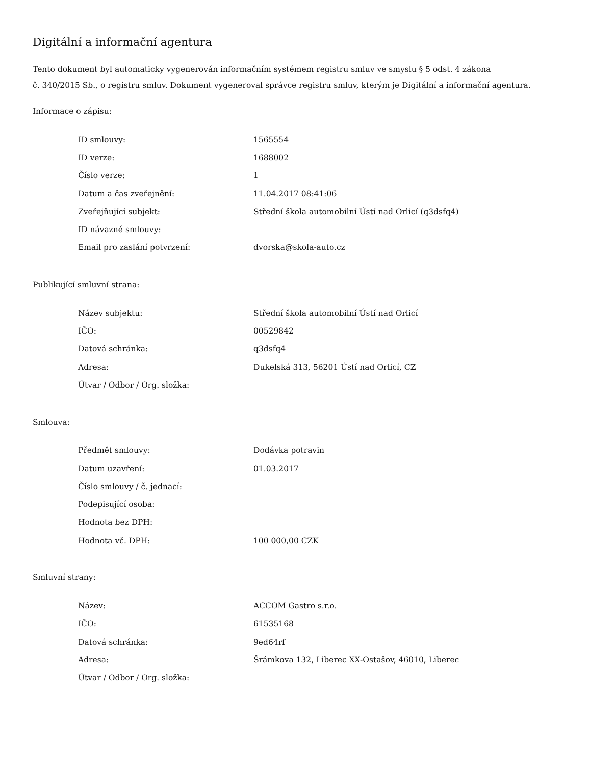Digitální a informační agentura
Tento dokument byl automaticky vygenerován informačním systémem registru smluv ve smyslu § 5 odst. 4 zákona
č. 340/2015 Sb., o registru smluv. Dokument vygeneroval správce registru smluv, kterým je Digitální a informační agentura.
Informace o zápisu:
| ID smlouvy: | 1565554 |
| ID verze: | 1688002 |
| Číslo verze: | 1 |
| Datum a čas zveřejnění: | 11.04.2017 08:41:06 |
| Zveřejňující subjekt: | Střední škola automobilní Ústí nad Orlicí (q3dsfq4) |
| ID návazné smlouvy: | |
| Email pro zaslání potvrzení: | dvorska@skola-auto.cz |
Publikující smluvní strana:
| Název subjektu: | Střední škola automobilní Ústí nad Orlicí |
| IČO: | 00529842 |
| Datová schránka: | q3dsfq4 |
| Adresa: | Dukelská 313, 56201 Ústí nad Orlicí, CZ |
| Útvar / Odbor / Org. složka: | |
Smlouva:
| Předmět smlouvy: | Dodávka potravin |
| Datum uzavření: | 01.03.2017 |
| Číslo smlouvy / č. jednací: | |
| Podepisující osoba: | |
| Hodnota bez DPH: | |
| Hodnota vč. DPH: | 100 000,00 CZK |
Smluvní strany:
| Název: | ACCOM Gastro s.r.o. |
| IČO: | 61535168 |
| Datová schránka: | 9ed64rf |
| Adresa: | Šrámkova 132, Liberec XX-Ostašov, 46010, Liberec |
| Útvar / Odbor / Org. složka: | |